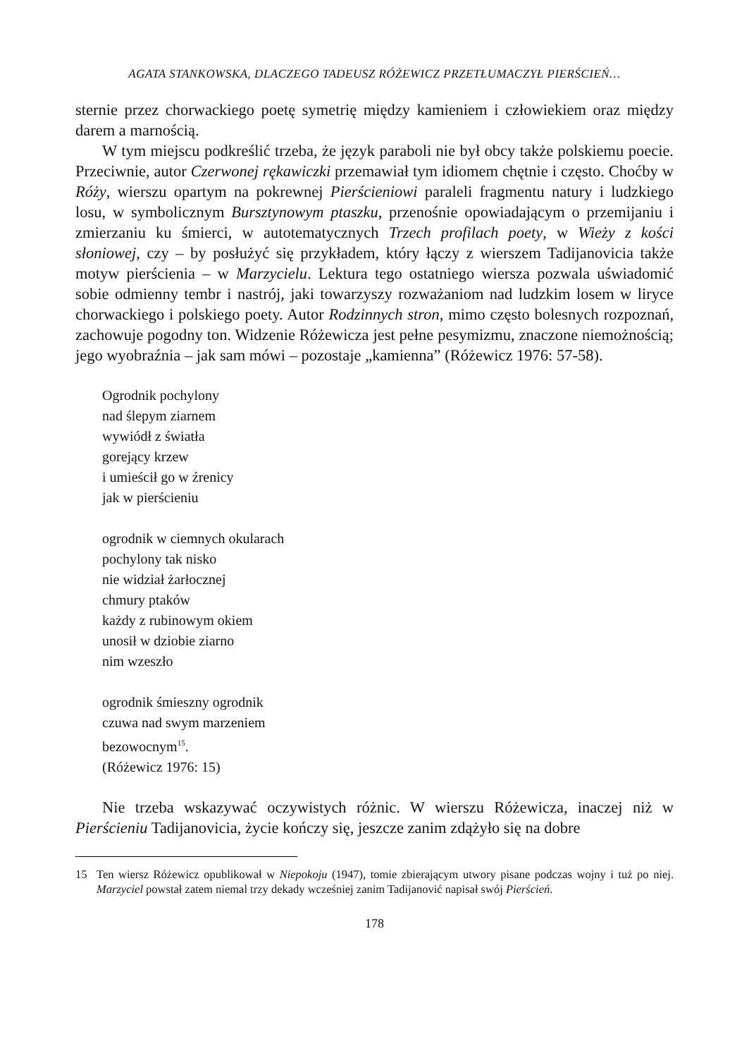AGATA STANKOWSKA, DLACZEGO TADEUSZ RÓŻEWICZ PRZETŁUMACZYŁ PIERŚCIEŃ…
sternie przez chorwackiego poetę symetrię między kamieniem i człowiekiem oraz między darem a marnością.
W tym miejscu podkreślić trzeba, że język paraboli nie był obcy także polskiemu poecie. Przeciwnie, autor Czerwonej rękawiczki przemawiał tym idiomem chętnie i często. Choćby w Róży, wierszu opartym na pokrewnej Pierścieniowi paraleli fragmentu natury i ludzkiego losu, w symbolicznym Bursztynowym ptaszku, przenośnie opowiadającym o przemijaniu i zmierzaniu ku śmierci, w autotematycznych Trzech profilach poety, w Wieży z kości słoniowej, czy – by posłużyć się przykładem, który łączy z wierszem Tadijanovicia także motyw pierścienia – w Marzycielu. Lektura tego ostatniego wiersza pozwala uświadomić sobie odmienny tembr i nastrój, jaki towarzyszy rozważaniom nad ludzkim losem w liryce chorwackiego i polskiego poety. Autor Rodzinnych stron, mimo często bolesnych rozpoznań, zachowuje pogodny ton. Widzenie Różewicza jest pełne pesymizmu, znaczone niemożnością; jego wyobraźnia – jak sam mówi – pozostaje „kamienna” (Różewicz 1976: 57-58).
Ogrodnik pochylony
nad ślepym ziarnem
wywiódł z światła
gorejący krzew
i umieścił go w źrenicy
jak w pierścieniu
ogrodnik w ciemnych okularach
pochylony tak nisko
nie widział żarłocznej
chmury ptaków
każdy z rubinowym okiem
unosił w dziobie ziarno
nim wzeszło
ogrodnik śmieszny ogrodnik
czuwa nad swym marzeniem
bezowocnym<sup>15</sup>.
(Różewicz 1976: 15)
Nie trzeba wskazywać oczywistych różnic. W wierszu Różewicza, inaczej niż w Pierścieniu Tadijanovicia, życie kończy się, jeszcze zanim zdążyło się na dobre
15 Ten wiersz Różewicz opublikował w Niepokoju (1947), tomie zbierającym utwory pisane podczas wojny i tuż po niej. Marzyciel powstał zatem niemal trzy dekady wcześniej zanim Tadijanović napisał swój Pierścień.
178